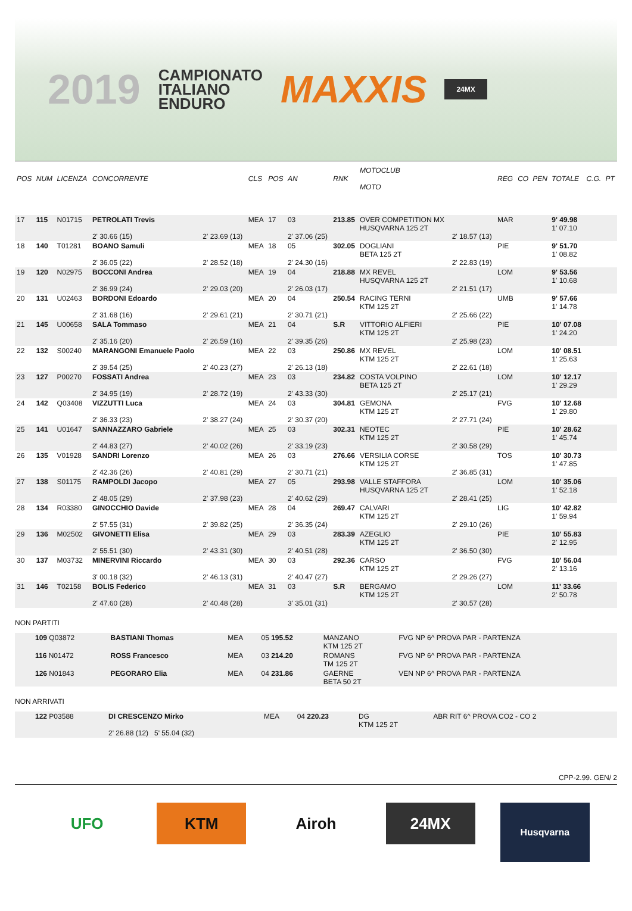2019
CAMPIONATO
ITALIANO
ENDURO
MAXXIS
24MX
| POS | NUM | LICENZA | CONCORRENTE | | CLS | POS | AN | RNK | MOTOCLUB MOTO | | REG | CO | PEN | TOTALE | C.G. | PT |
| --- | --- | --- | --- | --- | --- | --- | --- | --- | --- | --- | --- | --- | --- | --- | --- | --- |
| 17 | 115 | N01715 | PETROLATI Trevis 2' 30.66 (15) | 2' 23.69 (13) | MEA | 17 | 03 2' 37.06 (25) | 213.85 | OVER COMPETITION MX HUSQVARNA 125 2T | 2' 18.57 (13) | MAR | | | 9' 49.98 1' 07.10 | | |
| 18 | 140 | T01281 | BOANO Samuli 2' 36.05 (22) | 2' 28.52 (18) | MEA | 18 | 05 2' 24.30 (16) | 302.05 | DOGLIANI BETA 125 2T | 2' 22.83 (19) | PIE | | | 9' 51.70 1' 08.82 | | |
| 19 | 120 | N02975 | BOCCONI Andrea 2' 36.99 (24) | 2' 29.03 (20) | MEA | 19 | 04 2' 26.03 (17) | 218.88 | MX REVEL HUSQVARNA 125 2T | 2' 21.51 (17) | LOM | | | 9' 53.56 1' 10.68 | | |
| 20 | 131 | U02463 | BORDONI Edoardo 2' 31.68 (16) | 2' 29.61 (21) | MEA | 20 | 04 2' 30.71 (21) | 250.54 | RACING TERNI KTM 125 2T | 2' 25.66 (22) | UMB | | | 9' 57.66 1' 14.78 | | |
| 21 | 145 | U00658 | SALA Tommaso 2' 35.16 (20) | 2' 26.59 (16) | MEA | 21 | 04 2' 39.35 (26) | S.R | VITTORIO ALFIERI KTM 125 2T | 2' 25.98 (23) | PIE | | | 10' 07.08 1' 24.20 | | |
| 22 | 132 | S00240 | MARANGONI Emanuele Paolo 2' 39.54 (25) | 2' 40.23 (27) | MEA | 22 | 03 2' 26.13 (18) | 250.86 | MX REVEL KTM 125 2T | 2' 22.61 (18) | LOM | | | 10' 08.51 1' 25.63 | | |
| 23 | 127 | P00270 | FOSSATI Andrea 2' 34.95 (19) | 2' 28.72 (19) | MEA | 23 | 03 2' 43.33 (30) | 234.82 | COSTA VOLPINO BETA 125 2T | 2' 25.17 (21) | LOM | | | 10' 12.17 1' 29.29 | | |
| 24 | 142 | Q03408 | VIZZUTTI Luca 2' 36.33 (23) | 2' 38.27 (24) | MEA | 24 | 03 2' 30.37 (20) | 304.81 | GEMONA KTM 125 2T | 2' 27.71 (24) | FVG | | | 10' 12.68 1' 29.80 | | |
| 25 | 141 | U01647 | SANNAZZARO Gabriele 2' 44.83 (27) | 2' 40.02 (26) | MEA | 25 | 03 2' 33.19 (23) | 302.31 | NEOTEC KTM 125 2T | 2' 30.58 (29) | PIE | | | 10' 28.62 1' 45.74 | | |
| 26 | 135 | V01928 | SANDRI Lorenzo 2' 42.36 (26) | 2' 40.81 (29) | MEA | 26 | 03 2' 30.71 (21) | 276.66 | VERSILIA CORSE KTM 125 2T | 2' 36.85 (31) | TOS | | | 10' 30.73 1' 47.85 | | |
| 27 | 138 | S01175 | RAMPOLDI Jacopo 2' 48.05 (29) | 2' 37.98 (23) | MEA | 27 | 05 2' 40.62 (29) | 293.98 | VALLE STAFFORA HUSQVARNA 125 2T | 2' 28.41 (25) | LOM | | | 10' 35.06 1' 52.18 | | |
| 28 | 134 | R03380 | GINOCCHIO Davide 2' 57.55 (31) | 2' 39.82 (25) | MEA | 28 | 04 2' 36.35 (24) | 269.47 | CALVARI KTM 125 2T | 2' 29.10 (26) | LIG | | | 10' 42.82 1' 59.94 | | |
| 29 | 136 | M02502 | GIVONETTI Elisa 2' 55.51 (30) | 2' 43.31 (30) | MEA | 29 | 03 2' 40.51 (28) | 283.39 | AZEGLIO KTM 125 2T | 2' 36.50 (30) | PIE | | | 10' 55.83 2' 12.95 | | |
| 30 | 137 | M03732 | MINERVINI Riccardo 3' 00.18 (32) | 2' 46.13 (31) | MEA | 30 | 03 2' 40.47 (27) | 292.36 | CARSO KTM 125 2T | 2' 29.26 (27) | FVG | | | 10' 56.04 2' 13.16 | | |
| 31 | 146 | T02158 | BOLIS Federico 2' 47.60 (28) | 2' 40.48 (28) | MEA | 31 | 03 3' 35.01 (31) | S.R | BERGAMO KTM 125 2T | 2' 30.57 (28) | LOM | | | 11' 33.66 2' 50.78 | | |
NON PARTITI
| | 109 Q03872 | BASTIANI Thomas | MEA | 05 195.52 | MANZANO KTM 125 2T | FVG NP 6^ PROVA PAR - PARTENZA |
| | 116 N01472 | ROSS Francesco | MEA | 03 214.20 | ROMANS TM 125 2T | FVG NP 6^ PROVA PAR - PARTENZA |
| | 126 N01843 | PEGORARO Elia | MEA | 04 231.86 | GAERNE BETA 50 2T | VEN NP 6^ PROVA PAR - PARTENZA |
NON ARRIVATI
| | 122 P03588 | DI CRESCENZO Mirko 2' 26.88 (12) 5' 55.04 (32) | MEA | 04 220.23 | DG KTM 125 2T | ABR RIT 6^ PROVA CO2 - CO 2 |
CPP-2.99. GEN/ 2
UFO KTM Airoh 24MX
Husqvarna